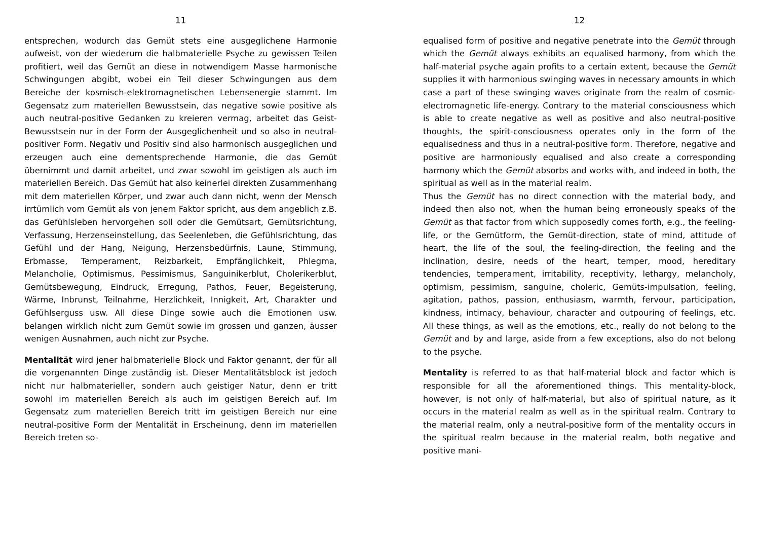11
entsprechen, wodurch das Gemüt stets eine ausgeglichene Harmonie aufweist, von der wiederum die halbmaterielle Psyche zu gewissen Teilen profitiert, weil das Gemüt an diese in notwendigem Masse harmonische Schwingungen abgibt, wobei ein Teil dieser Schwingungen aus dem Bereiche der kosmisch-elektromagnetischen Lebensenergie stammt. Im Gegensatz zum materiellen Bewusstsein, das negative sowie positive als auch neutral-positive Gedanken zu kreieren vermag, arbeitet das Geist-Bewusstsein nur in der Form der Ausgeglichenheit und so also in neutral-positiver Form. Negativ und Positiv sind also harmonisch ausgeglichen und erzeugen auch eine dementsprechende Harmonie, die das Gemüt übernimmt und damit arbeitet, und zwar sowohl im geistigen als auch im materiellen Bereich. Das Gemüt hat also keinerlei direkten Zusammenhang mit dem materiellen Körper, und zwar auch dann nicht, wenn der Mensch irrtümlich vom Gemüt als von jenem Faktor spricht, aus dem angeblich z.B. das Gefühlsleben hervorgehen soll oder die Gemütsart, Gemütsrichtung, Verfassung, Herzenseinstellung, das Seelenleben, die Gefühlsrichtung, das Gefühl und der Hang, Neigung, Herzensbedürfnis, Laune, Stimmung, Erbmasse, Temperament, Reizbarkeit, Empfänglichkeit, Phlegma, Melancholie, Optimismus, Pessimismus, Sanguinikerblut, Cholerikerblut, Gemütsbewegung, Eindruck, Erregung, Pathos, Feuer, Begeisterung, Wärme, Inbrunst, Teilnahme, Herzlichkeit, Innigkeit, Art, Charakter und Gefühlserguss usw. All diese Dinge sowie auch die Emotionen usw. belangen wirklich nicht zum Gemüt sowie im grossen und ganzen, äusser wenigen Ausnahmen, auch nicht zur Psyche.
Mentalität wird jener halbmaterielle Block und Faktor genannt, der für all die vorgenannten Dinge zuständig ist. Dieser Mentalitätsblock ist jedoch nicht nur halbmaterieller, sondern auch geistiger Natur, denn er tritt sowohl im materiellen Bereich als auch im geistigen Bereich auf. Im Gegensatz zum materiellen Bereich tritt im geistigen Bereich nur eine neutral-positive Form der Mentalität in Erscheinung, denn im materiellen Bereich treten so-
12
equalised form of positive and negative penetrate into the Gemüt through which the Gemüt always exhibits an equalised harmony, from which the half-material psyche again profits to a certain extent, because the Gemüt supplies it with harmonious swinging waves in necessary amounts in which case a part of these swinging waves originate from the realm of cosmic-electromagnetic life-energy. Contrary to the material consciousness which is able to create negative as well as positive and also neutral-positive thoughts, the spirit-consciousness operates only in the form of the equalisedness and thus in a neutral-positive form. Therefore, negative and positive are harmoniously equalised and also create a corresponding harmony which the Gemüt absorbs and works with, and indeed in both, the spiritual as well as in the material realm.
Thus the Gemüt has no direct connection with the material body, and indeed then also not, when the human being erroneously speaks of the Gemüt as that factor from which supposedly comes forth, e.g., the feeling-life, or the Gemütform, the Gemüt-direction, state of mind, attitude of heart, the life of the soul, the feeling-direction, the feeling and the inclination, desire, needs of the heart, temper, mood, hereditary tendencies, temperament, irritability, receptivity, lethargy, melancholy, optimism, pessimism, sanguine, choleric, Gemüts-impulsation, feeling, agitation, pathos, passion, enthusiasm, warmth, fervour, participation, kindness, intimacy, behaviour, character and outpouring of feelings, etc. All these things, as well as the emotions, etc., really do not belong to the Gemüt and by and large, aside from a few exceptions, also do not belong to the psyche.
Mentality is referred to as that half-material block and factor which is responsible for all the aforementioned things. This mentality-block, however, is not only of half-material, but also of spiritual nature, as it occurs in the material realm as well as in the spiritual realm. Contrary to the material realm, only a neutral-positive form of the mentality occurs in the spiritual realm because in the material realm, both negative and positive mani-